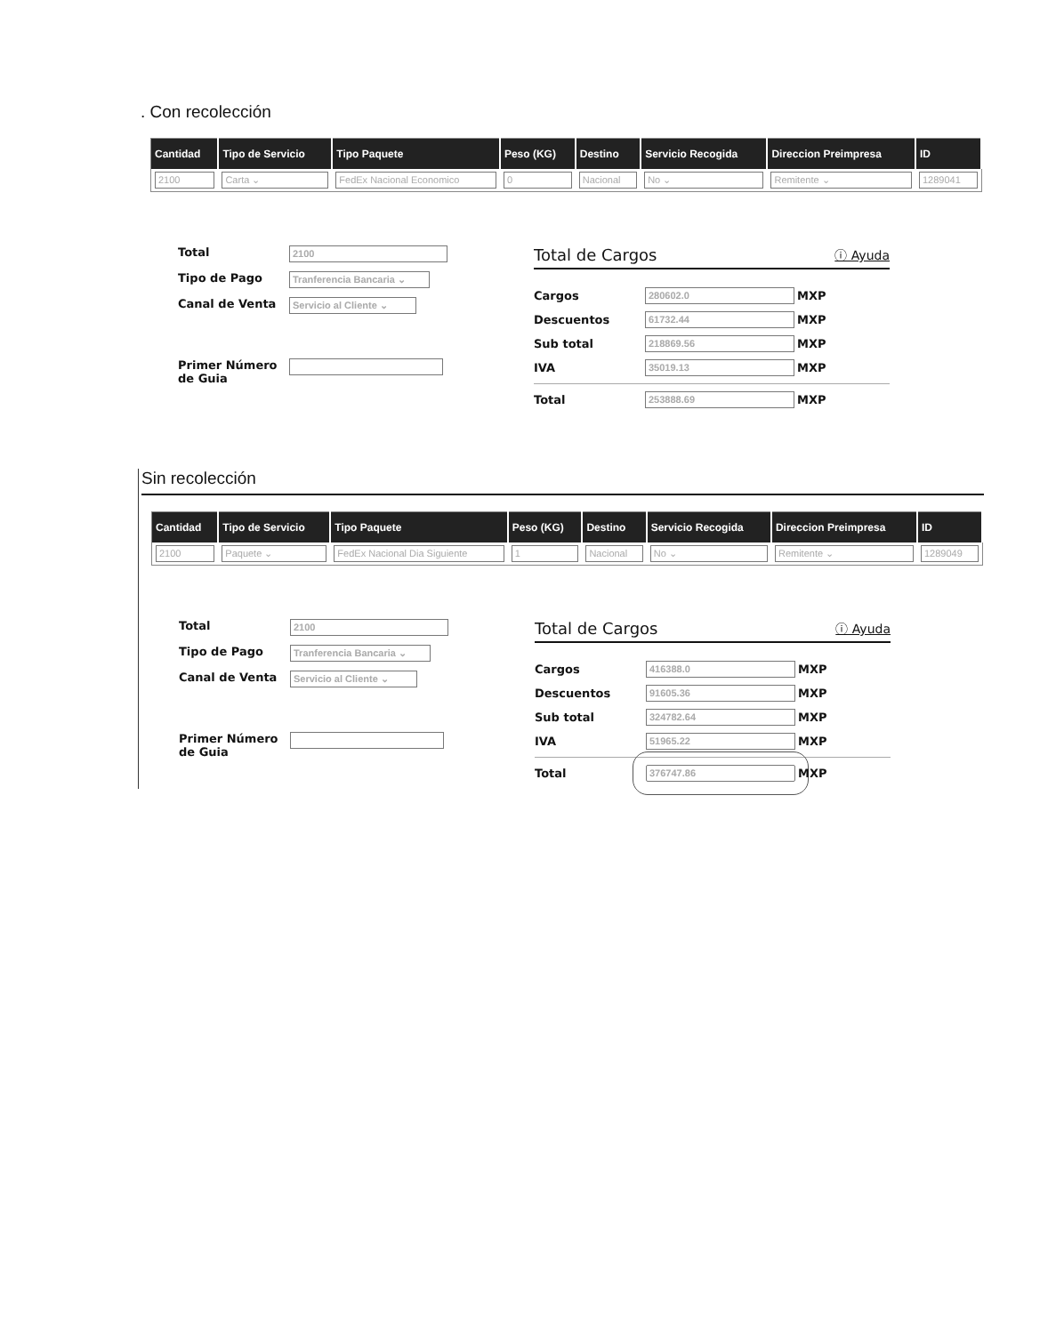. Con recolección
| Cantidad | Tipo de Servicio | Tipo Paquete | Peso (KG) | Destino | Servicio Recogida | Direccion Preimpresa | ID |
| --- | --- | --- | --- | --- | --- | --- | --- |
| 2100 | Carta ⌄ | FedEx Nacional Economico | 0 | Nacional | No ⌄ | Remitente ⌄ | 1289041 |
Total
2100
Tipo de Pago
Tranferencia Bancaria ⌄
Canal de Venta
Servicio al Cliente ⌄
Primer Número de Guia
Total de Cargos ⓘ Ayuda
Cargos
280602.0
MXP
Descuentos
61732.44
MXP
Sub total
218869.56
MXP
IVA
35019.13
MXP
Total
253888.69
MXP
Sin recolección
| Cantidad | Tipo de Servicio | Tipo Paquete | Peso (KG) | Destino | Servicio Recogida | Direccion Preimpresa | ID |
| --- | --- | --- | --- | --- | --- | --- | --- |
| 2100 | Paquete ⌄ | FedEx Nacional Dia Siguiente | 1 | Nacional | No ⌄ | Remitente ⌄ | 1289049 |
Total
2100
Tipo de Pago
Tranferencia Bancaria ⌄
Canal de Venta
Servicio al Cliente ⌄
Primer Número de Guia
Total de Cargos ⓘ Ayuda
Cargos
416388.0
MXP
Descuentos
91605.36
MXP
Sub total
324782.64
MXP
IVA
51965.22
MXP
Total
376747.86
MXP